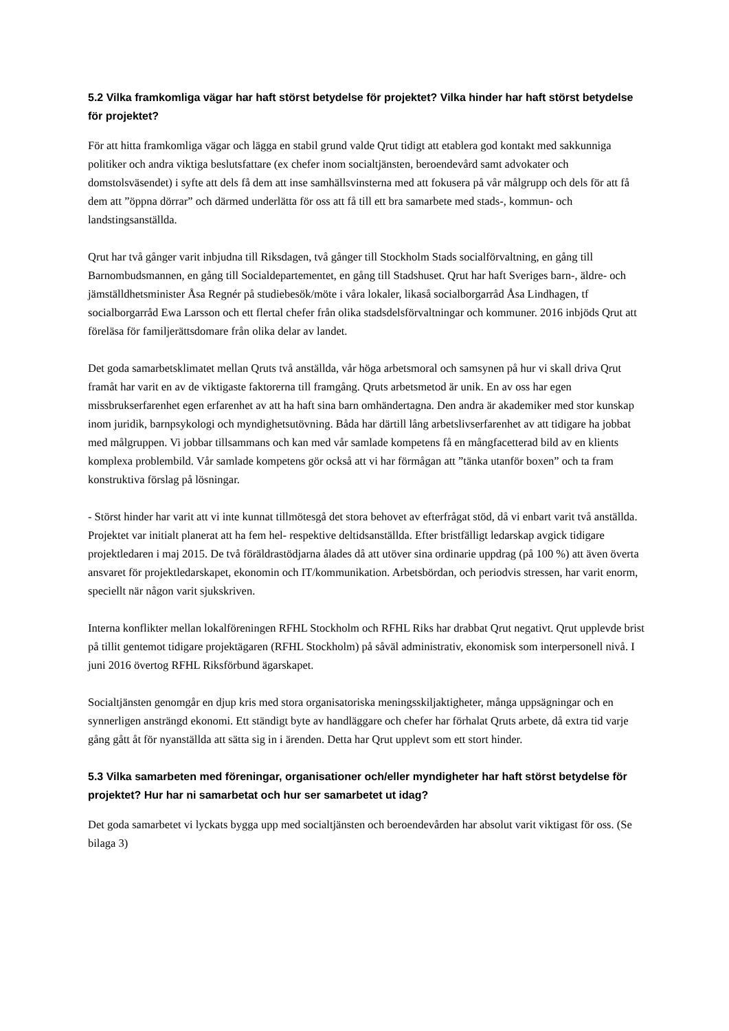5.2 Vilka framkomliga vägar har haft störst betydelse för projektet? Vilka hinder har haft störst betydelse för projektet?
För att hitta framkomliga vägar och lägga en stabil grund valde Qrut tidigt att etablera god kontakt med sakkunniga politiker och andra viktiga beslutsfattare (ex chefer inom socialtjänsten, beroendevård samt advokater och domstolsväsendet) i syfte att dels få dem att inse samhällsvinsterna med att fokusera på vår målgrupp och dels för att få dem att ”öppna dörrar” och därmed underlätta för oss att få till ett bra samarbete med stads-, kommun- och landstingsanställda.
Qrut har två gånger varit inbjudna till Riksdagen, två gånger till Stockholm Stads socialförvaltning, en gång till Barnombudsmannen, en gång till Socialdepartementet, en gång till Stadshuset. Qrut har haft Sveriges barn-, äldre- och jämställdhetsminister Åsa Regnér på studiebesök/möte i våra lokaler, likaså socialborgarråd Åsa Lindhagen, tf socialborgarråd Ewa Larsson och ett flertal chefer från olika stadsdelsförvaltningar och kommuner. 2016 inbjöds Qrut att föreläsa för familjerättsdomare från olika delar av landet.
Det goda samarbetsklimatet mellan Qruts två anställda, vår höga arbetsmoral och samsynen på hur vi skall driva Qrut framåt har varit en av de viktigaste faktorerna till framgång. Qruts arbetsmetod är unik. En av oss har egen missbrukserfarenhet egen erfarenhet av att ha haft sina barn omhändertagna. Den andra är akademiker med stor kunskap inom juridik, barnpsykologi och myndighetsutövning. Båda har därtill lång arbetslivserfarenhet av att tidigare ha jobbat med målgruppen. Vi jobbar tillsammans och kan med vår samlade kompetens få en mångfacetterad bild av en klients komplexa problembild. Vår samlade kompetens gör också att vi har förmågan att ”tänka utanför boxen” och ta fram konstruktiva förslag på lösningar.
- Störst hinder har varit att vi inte kunnat tillmötesgå det stora behovet av efterfrågat stöd, då vi enbart varit två anställda. Projektet var initialt planerat att ha fem hel- respektive deltidsanställda. Efter bristfälligt ledarskap avgick tidigare projektledaren i maj 2015. De två föräldrastödjarna ålades då att utöver sina ordinarie uppdrag (på 100 %) att även överta ansvaret för projektledarskapet, ekonomin och IT/kommunikation. Arbetsbördan, och periodvis stressen, har varit enorm, speciellt när någon varit sjukskriven.
Interna konflikter mellan lokalföreningen RFHL Stockholm och RFHL Riks har drabbat Qrut negativt. Qrut upplevde brist på tillit gentemot tidigare projektägaren (RFHL Stockholm) på såväl administrativ, ekonomisk som interpersonell nivå. I juni 2016 övertog RFHL Riksförbund ägarskapet.
Socialtjänsten genomgår en djup kris med stora organisatoriska meningsskiljaktigheter, många uppsägningar och en synnerligen ansträngd ekonomi. Ett ständigt byte av handläggare och chefer har förhalat Qruts arbete, då extra tid varje gång gått åt för nyanställda att sätta sig in i ärenden. Detta har Qrut upplevt som ett stort hinder.
5.3 Vilka samarbeten med föreningar, organisationer och/eller myndigheter har haft störst betydelse för projektet? Hur har ni samarbetat och hur ser samarbetet ut idag?
Det goda samarbetet vi lyckats bygga upp med socialtjänsten och beroendevården har absolut varit viktigast för oss. (Se bilaga 3)